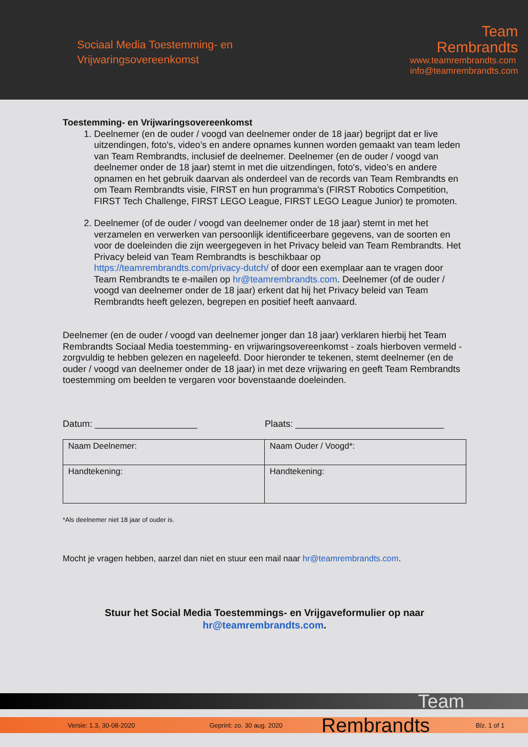Sociaal Media Toestemming- en
Vrijwaringsovereenkomst
Team
Rembrandts
www.teamrembrandts.com
info@teamrembrandts.com
Toestemming- en Vrijwaringsovereenkomst
1. Deelnemer (en de ouder / voogd van deelnemer onder de 18 jaar) begrijpt dat er live uitzendingen, foto's, video’s en andere opnames kunnen worden gemaakt van team leden van Team Rembrandts, inclusief de deelnemer. Deelnemer (en de ouder / voogd van deelnemer onder de 18 jaar) stemt in met die uitzendingen, foto's, video’s en andere opnamen en het gebruik daarvan als onderdeel van de records van Team Rembrandts en om Team Rembrandts visie, FIRST en hun programma's (FIRST Robotics Competition, FIRST Tech Challenge, FIRST LEGO League, FIRST LEGO League Junior) te promoten.
2. Deelnemer (of de ouder / voogd van deelnemer onder de 18 jaar) stemt in met het verzamelen en verwerken van persoonlijk identificeerbare gegevens, van de soorten en voor de doeleinden die zijn weergegeven in het Privacy beleid van Team Rembrandts. Het Privacy beleid van Team Rembrandts is beschikbaar op https://teamrembrandts.com/privacy-dutch/ of door een exemplaar aan te vragen door Team Rembrandts te e-mailen op hr@teamrembrandts.com. Deelnemer (of de ouder / voogd van deelnemer onder de 18 jaar) erkent dat hij het Privacy beleid van Team Rembrandts heeft gelezen, begrepen en positief heeft aanvaard.
Deelnemer (en de ouder / voogd van deelnemer jonger dan 18 jaar) verklaren hierbij het Team Rembrandts Sociaal Media toestemming- en vrijwaringsovereenkomst - zoals hierboven vermeld - zorgvuldig te hebben gelezen en nageleefd. Door hieronder te tekenen, stemt deelnemer (en de ouder / voogd van deelnemer onder de 18 jaar) in met deze vrijwaring en geeft Team Rembrandts toestemming om beelden te vergaren voor bovenstaande doeleinden.
Datum: ____________________ Plaats: _____________________________
| Naam Deelnemer: | Naam Ouder / Voogd*: |
| Handtekening: | Handtekening: |
*Als deelnemer niet 18 jaar of ouder is.
Mocht je vragen hebben, aarzel dan niet en stuur een mail naar hr@teamrembrandts.com.
Stuur het Social Media Toestemmings- en Vrijgaveformulier op naar
hr@teamrembrandts.com.
Team
Versie: 1.3, 30-08-2020 Geprint: zo. 30 aug. 2020 Rembrandts Blz. 1 of 1